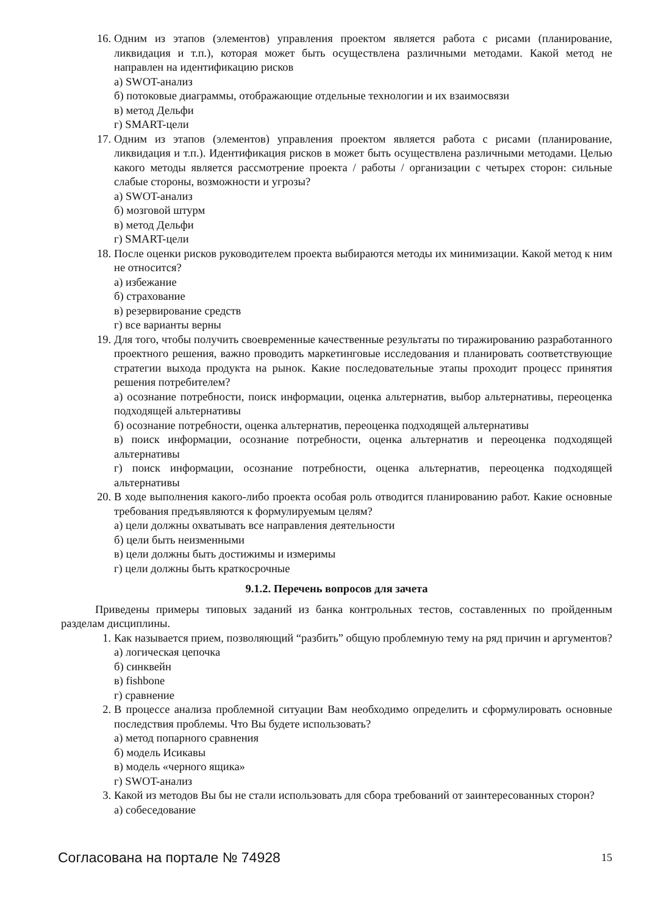16. Одним из этапов (элементов) управления проектом является работа с рисами (планирование, ликвидация и т.п.), которая может быть осуществлена различными методами. Какой метод не направлен на идентификацию рисков
а) SWOT-анализ
б) потоковые диаграммы, отображающие отдельные технологии и их взаимосвязи
в) метод Дельфи
г) SMART-цели
17. Одним из этапов (элементов) управления проектом является работа с рисами (планирование, ликвидация и т.п.). Идентификация рисков в может быть осуществлена различными методами. Целью какого методы является рассмотрение проекта / работы / организации с четырех сторон: сильные слабые стороны, возможности и угрозы?
а) SWOT-анализ
б) мозговой штурм
в) метод Дельфи
г) SMART-цели
18. После оценки рисков руководителем проекта выбираются методы их минимизации. Какой метод к ним не относится?
а) избежание
б) страхование
в) резервирование средств
г) все варианты верны
19. Для того, чтобы получить своевременные качественные результаты по тиражированию разработанного проектного решения, важно проводить маркетинговые исследования и планировать соответствующие стратегии выхода продукта на рынок. Какие последовательные этапы проходит процесс принятия решения потребителем?
а) осознание потребности, поиск информации, оценка альтернатив, выбор альтернативы, переоценка подходящей альтернативы
б) осознание потребности, оценка альтернатив, переоценка подходящей альтернативы
в) поиск информации, осознание потребности, оценка альтернатив и переоценка подходящей альтернативы
г) поиск информации, осознание потребности, оценка альтернатив, переоценка подходящей альтернативы
20. В ходе выполнения какого-либо проекта особая роль отводится планированию работ. Какие основные требования предъявляются к формулируемым целям?
а) цели должны охватывать все направления деятельности
б) цели быть неизменными
в) цели должны быть достижимы и измеримы
г) цели должны быть краткосрочные
9.1.2. Перечень вопросов для зачета
Приведены примеры типовых заданий из банка контрольных тестов, составленных по пройденным разделам дисциплины.
1. Как называется прием, позволяющий “разбить” общую проблемную тему на ряд причин и аргументов?
а) логическая цепочка
б) синквейн
в) fishbone
г) сравнение
2. В процессе анализа проблемной ситуации Вам необходимо определить и сформулировать основные последствия проблемы. Что Вы будете использовать?
а) метод попарного сравнения
б) модель Исикавы
в) модель «черного ящика»
г) SWOT-анализ
3. Какой из методов Вы бы не стали использовать для сбора требований от заинтересованных сторон?
а) собеседование
Согласована на портале № 74928 15